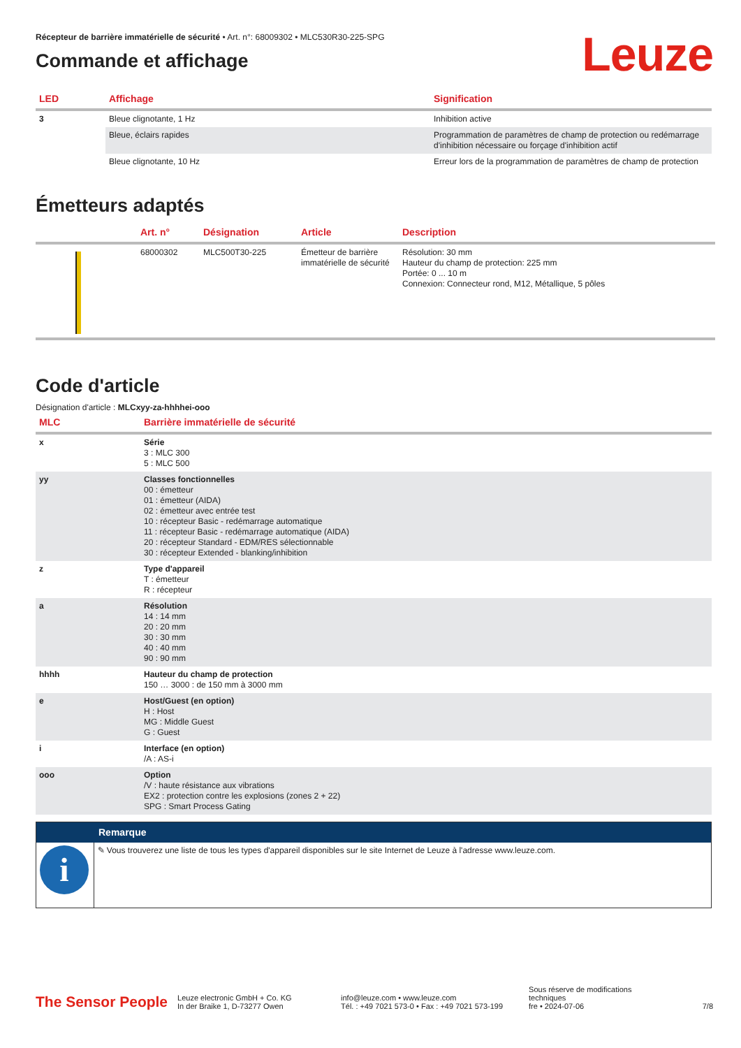Récepteur de barrière immatérielle de sécurité • Art. n°: 68009302 • MLC530R30-225-SPG
Commande et affichage
Leuze
| LED | Affichage | Signification |
| --- | --- | --- |
| 3 | Bleue clignotante, 1 Hz | Inhibition active |
| | Bleue, éclairs rapides | Programmation de paramètres de champ de protection ou redémarrage d'inhibition nécessaire ou forçage d'inhibition actif |
| | Bleue clignotante, 10 Hz | Erreur lors de la programmation de paramètres de champ de protection |
Émetteurs adaptés
| | Art. n° | Désignation | Article | Description |
| --- | --- | --- | --- | --- |
| | 68000302 | MLC500T30-225 | Émetteur de barrière immatérielle de sécurité | Résolution: 30 mm Hauteur du champ de protection: 225 mm Portée: 0 ... 10 m Connexion: Connecteur rond, M12, Métallique, 5 pôles |
Code d'article
Désignation d'article : MLCxyy-za-hhhhei-ooo
| MLC | Barrière immatérielle de sécurité |
| --- | --- |
| x | Série 3 : MLC 300 5 : MLC 500 |
| yy | Classes fonctionnelles 00 : émetteur 01 : émetteur (AIDA) 02 : émetteur avec entrée test 10 : récepteur Basic - redémarrage automatique 11 : récepteur Basic - redémarrage automatique (AIDA) 20 : récepteur Standard - EDM/RES sélectionnable 30 : récepteur Extended - blanking/inhibition |
| z | Type d'appareil T : émetteur R : récepteur |
| a | Résolution 14 : 14 mm 20 : 20 mm 30 : 30 mm 40 : 40 mm 90 : 90 mm |
| hhhh | Hauteur du champ de protection 150 … 3000 : de 150 mm à 3000 mm |
| e | Host/Guest (en option) H : Host MG : Middle Guest G : Guest |
| i | Interface (en option) /A : AS-i |
| ooo | Option /V : haute résistance aux vibrations EX2 : protection contre les explosions (zones 2 + 22) SPG : Smart Process Gating |
| | Remarque |
| i | ✎ Vous trouverez une liste de tous les types d'appareil disponibles sur le site Internet de Leuze à l'adresse www.leuze.com. |
The Sensor People
Leuze electronic GmbH + Co. KG
In der Braike 1, D-73277 Owen
info@leuze.com • www.leuze.com
Tél. : +49 7021 573-0 • Fax : +49 7021 573-199
Sous réserve de modifications techniques
fre • 2024-07-06
7/8